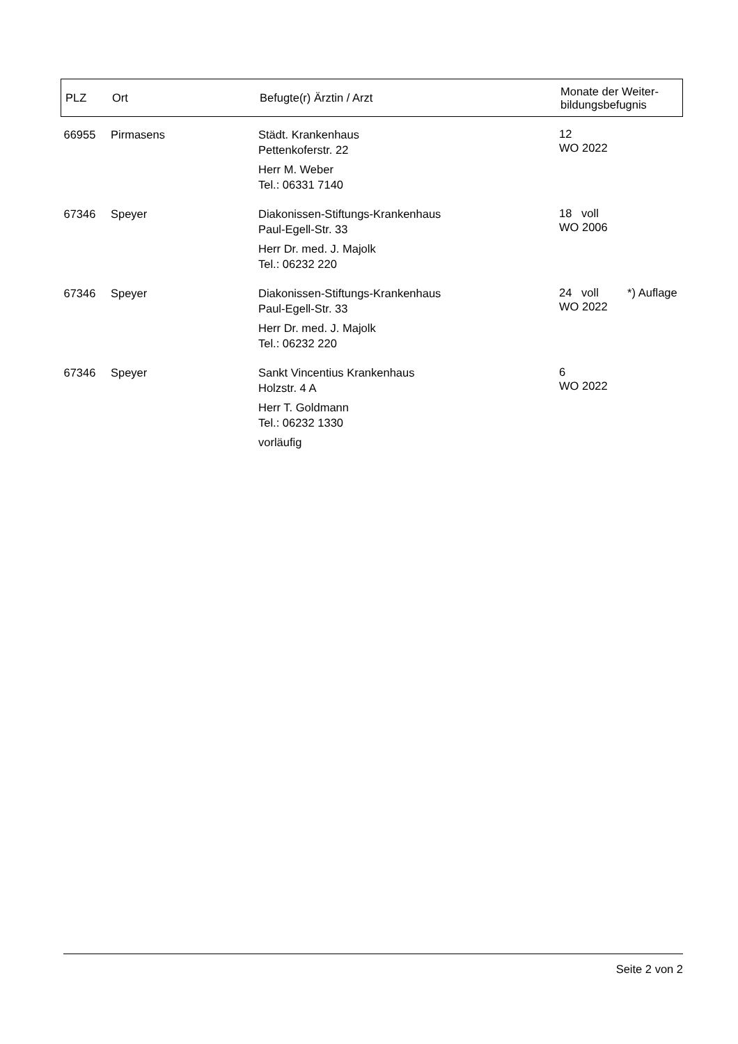| PLZ | Ort | Befugte(r) Ärztin / Arzt | Monate der Weiter- bildungsbefugnis |
| --- | --- | --- | --- |
| 66955 | Pirmasens | Städt. Krankenhaus Pettenkoferstr. 22 Herr M. Weber Tel.: 06331 7140 | 12 WO 2022 |
| 67346 | Speyer | Diakonissen-Stiftungs-Krankenhaus Paul-Egell-Str. 33 Herr Dr. med. J. Majolk Tel.: 06232 220 | 18 voll WO 2006 |
| 67346 | Speyer | Diakonissen-Stiftungs-Krankenhaus Paul-Egell-Str. 33 Herr Dr. med. J. Majolk Tel.: 06232 220 | 24 voll *) Auflage WO 2022 |
| 67346 | Speyer | Sankt Vincentius Krankenhaus Holzstr. 4 A Herr T. Goldmann Tel.: 06232 1330 vorläufig | 6 WO 2022 |
Seite 2 von 2